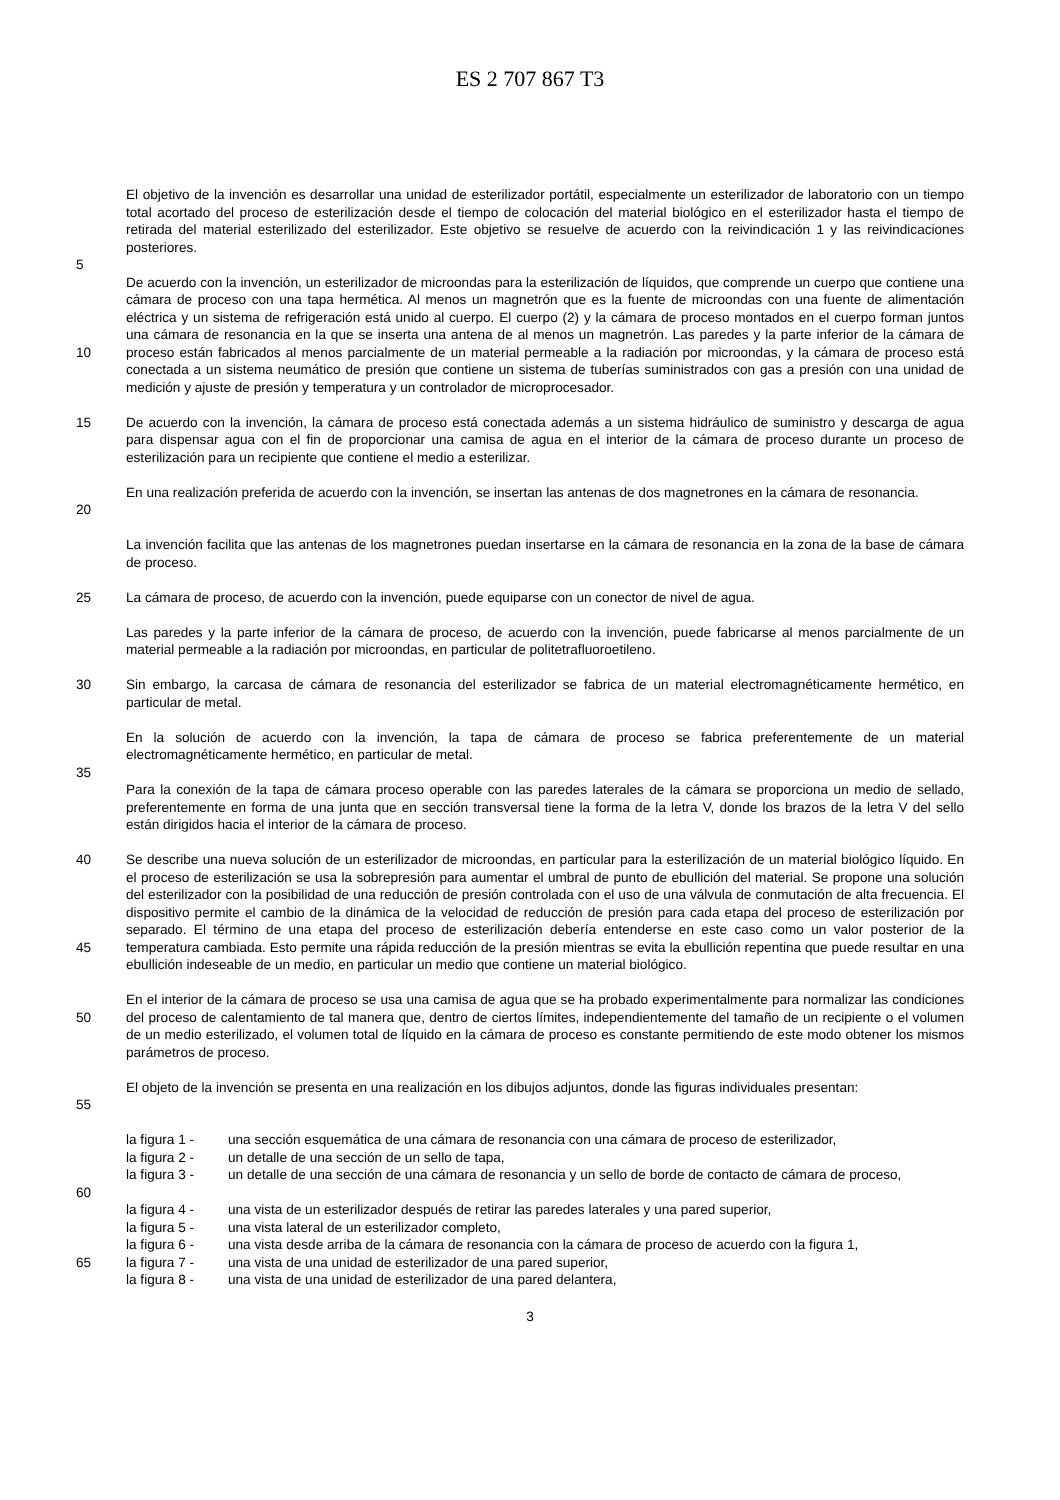ES 2 707 867 T3
El objetivo de la invención es desarrollar una unidad de esterilizador portátil, especialmente un esterilizador de laboratorio con un tiempo total acortado del proceso de esterilización desde el tiempo de colocación del material biológico en el esterilizador hasta el tiempo de retirada del material esterilizado del esterilizador. Este objetivo se resuelve de acuerdo con la reivindicación 1 y las reivindicaciones posteriores.
5
10 De acuerdo con la invención, un esterilizador de microondas para la esterilización de líquidos, que comprende un cuerpo que contiene una cámara de proceso con una tapa hermética. Al menos un magnetrón que es la fuente de microondas con una fuente de alimentación eléctrica y un sistema de refrigeración está unido al cuerpo. El cuerpo (2) y la cámara de proceso montados en el cuerpo forman juntos una cámara de resonancia en la que se inserta una antena de al menos un magnetrón. Las paredes y la parte inferior de la cámara de proceso están fabricados al menos parcialmente de un material permeable a la radiación por microondas, y la cámara de proceso está conectada a un sistema neumático de presión que contiene un sistema de tuberías suministrados con gas a presión con una unidad de medición y ajuste de presión y temperatura y un controlador de microprocesador.
15 De acuerdo con la invención, la cámara de proceso está conectada además a un sistema hidráulico de suministro y descarga de agua para dispensar agua con el fin de proporcionar una camisa de agua en el interior de la cámara de proceso durante un proceso de esterilización para un recipiente que contiene el medio a esterilizar.
20 En una realización preferida de acuerdo con la invención, se insertan las antenas de dos magnetrones en la cámara de resonancia.
La invención facilita que las antenas de los magnetrones puedan insertarse en la cámara de resonancia en la zona de la base de cámara de proceso.
25 La cámara de proceso, de acuerdo con la invención, puede equiparse con un conector de nivel de agua.
Las paredes y la parte inferior de la cámara de proceso, de acuerdo con la invención, puede fabricarse al menos parcialmente de un material permeable a la radiación por microondas, en particular de politetrafluoroetileno.
30 Sin embargo, la carcasa de cámara de resonancia del esterilizador se fabrica de un material electromagnéticamente hermético, en particular de metal.
En la solución de acuerdo con la invención, la tapa de cámara de proceso se fabrica preferentemente de un material electromagnéticamente hermético, en particular de metal.
35
Para la conexión de la tapa de cámara proceso operable con las paredes laterales de la cámara se proporciona un medio de sellado, preferentemente en forma de una junta que en sección transversal tiene la forma de la letra V, donde los brazos de la letra V del sello están dirigidos hacia el interior de la cámara de proceso.
40
45
Se describe una nueva solución de un esterilizador de microondas, en particular para la esterilización de un material biológico líquido. En el proceso de esterilización se usa la sobrepresión para aumentar el umbral de punto de ebullición del material. Se propone una solución del esterilizador con la posibilidad de una reducción de presión controlada con el uso de una válvula de conmutación de alta frecuencia. El dispositivo permite el cambio de la dinámica de la velocidad de reducción de presión para cada etapa del proceso de esterilización por separado. El término de una etapa del proceso de esterilización debería entenderse en este caso como un valor posterior de la temperatura cambiada. Esto permite una rápida reducción de la presión mientras se evita la ebullición repentina que puede resultar en una ebullición indeseable de un medio, en particular un medio que contiene un material biológico.
50 En el interior de la cámara de proceso se usa una camisa de agua que se ha probado experimentalmente para normalizar las condiciones del proceso de calentamiento de tal manera que, dentro de ciertos límites, independientemente del tamaño de un recipiente o el volumen de un medio esterilizado, el volumen total de líquido en la cámara de proceso es constante permitiendo de este modo obtener los mismos parámetros de proceso.
55 El objeto de la invención se presenta en una realización en los dibujos adjuntos, donde las figuras individuales presentan:
la figura 1 -
una sección esquemática de una cámara de resonancia con una cámara de proceso de esterilizador,
la figura 2 -
un detalle de una sección de un sello de tapa,
60 la figura 3 -
un detalle de una sección de una cámara de resonancia y un sello de borde de contacto de cámara de proceso,
la figura 4 -
una vista de un esterilizador después de retirar las paredes laterales y una pared superior,
la figura 5 -
una vista lateral de un esterilizador completo,
la figura 6 -
una vista desde arriba de la cámara de resonancia con la cámara de proceso de acuerdo con la figura 1,
65 la figura 7 -
una vista de una unidad de esterilizador de una pared superior,
la figura 8 -
una vista de una unidad de esterilizador de una pared delantera,
3